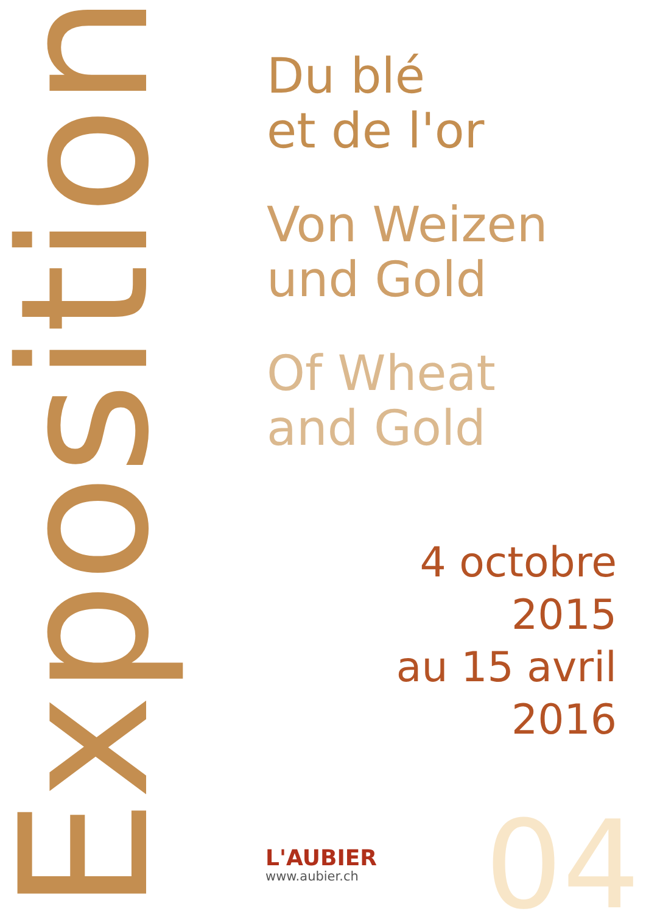Exposition
Du blé
et de l'or
Von Weizen
und Gold
Of Wheat
and Gold
4 octobre
2015
au 15 avril
2016
L'AUBIER
www.aubier.ch
04